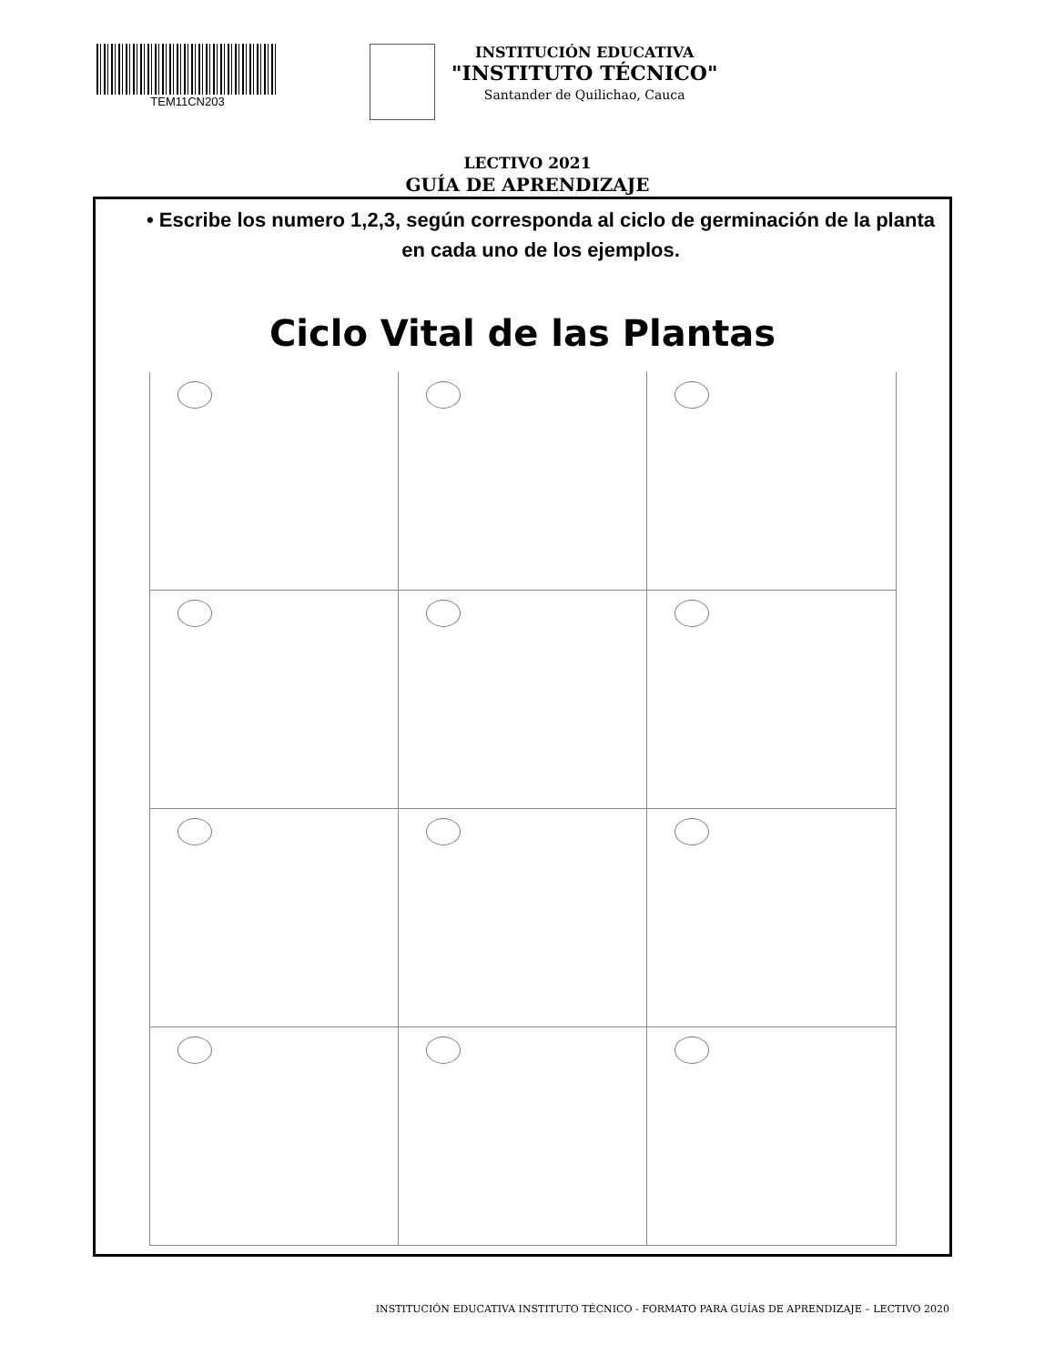TEM11CN203
INSTITUCIÓN EDUCATIVA
"INSTITUTO TÉCNICO"
Santander de Quilichao, Cauca
LECTIVO 2021
GUÍA DE APRENDIZAJE
• Escribe los numero 1,2,3, según corresponda al ciclo de germinación de la planta en cada uno de los ejemplos.
Ciclo Vital de las Plantas
INSTITUCIÓN EDUCATIVA INSTITUTO TÉCNICO - FORMATO PARA GUÍAS DE APRENDIZAJE – LECTIVO 2020